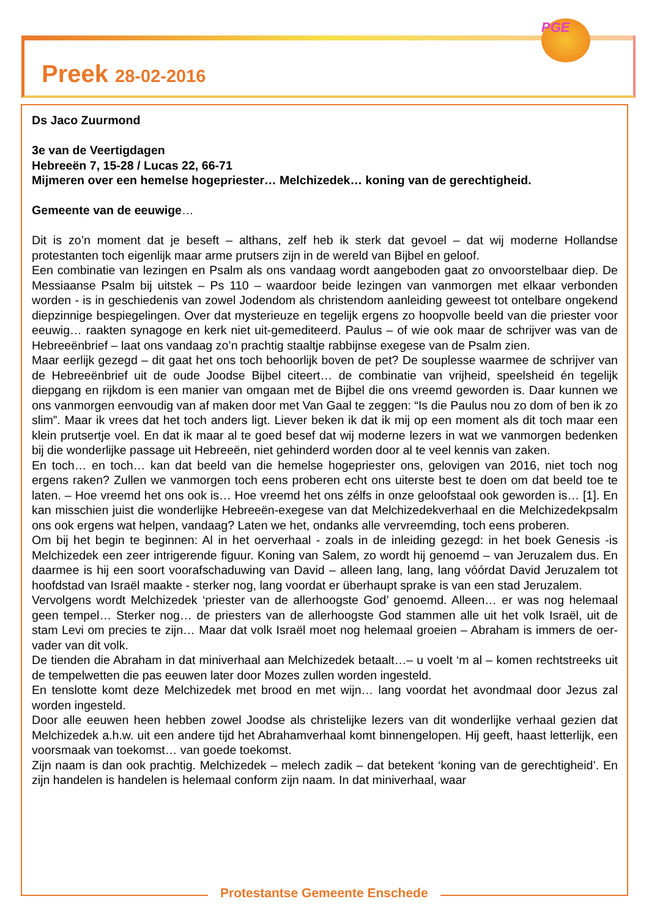Preek 28-02-2016
PGE
Ds Jaco Zuurmond
3e van de Veertigdagen
Hebreeën 7, 15-28 / Lucas 22, 66-71
Mijmeren over een hemelse hogepriester… Melchizedek… koning van de gerechtigheid.
Gemeente van de eeuwige…
Dit is zo’n moment dat je beseft – althans, zelf heb ik sterk dat gevoel – dat wij moderne Hollandse protestanten toch eigenlijk maar arme prutsers zijn in de wereld van Bijbel en geloof.
Een combinatie van lezingen en Psalm als ons vandaag wordt aangeboden gaat zo onvoorstelbaar diep. De Messiaanse Psalm bij uitstek – Ps 110 – waardoor beide lezingen van vanmorgen met elkaar verbonden worden - is in geschiedenis van zowel Jodendom als christendom aanleiding geweest tot ontelbare ongekend diepzinnige bespiegelingen. Over dat mysterieuze en tegelijk ergens zo hoopvolle beeld van die priester voor eeuwig… raakten synagoge en kerk niet uit-gemediteerd. Paulus – of wie ook maar de schrijver was van de Hebreeënbrief – laat ons vandaag zo’n prachtig staaltje rabbijnse exegese van de Psalm zien.
Maar eerlijk gezegd – dit gaat het ons toch behoorlijk boven de pet? De souplesse waarmee de schrijver van de Hebreeënbrief uit de oude Joodse Bijbel citeert… de combinatie van vrijheid, speelsheid én tegelijk diepgang en rijkdom is een manier van omgaan met de Bijbel die ons vreemd geworden is. Daar kunnen we ons vanmorgen eenvoudig van af maken door met Van Gaal te zeggen: “Is die Paulus nou zo dom of ben ik zo slim”. Maar ik vrees dat het toch anders ligt. Liever beken ik dat ik mij op een moment als dit toch maar een klein prutsertje voel. En dat ik maar al te goed besef dat wij moderne lezers in wat we vanmorgen bedenken bij die wonderlijke passage uit Hebreeën, niet gehinderd worden door al te veel kennis van zaken.
En toch… en toch… kan dat beeld van die hemelse hogepriester ons, gelovigen van 2016, niet toch nog ergens raken? Zullen we vanmorgen toch eens proberen echt ons uiterste best te doen om dat beeld toe te laten. – Hoe vreemd het ons ook is… Hoe vreemd het ons zélfs in onze geloofstaal ook geworden is… [1]. En kan misschien juist die wonderlijke Hebreeën-exegese van dat Melchizedekverhaal en die Melchizedekpsalm ons ook ergens wat helpen, vandaag? Laten we het, ondanks alle vervreemding, toch eens proberen.
Om bij het begin te beginnen: Al in het oerverhaal - zoals in de inleiding gezegd: in het boek Genesis -is Melchizedek een zeer intrigerende figuur. Koning van Salem, zo wordt hij genoemd – van Jeruzalem dus. En daarmee is hij een soort voorafschaduwing van David – alleen lang, lang, lang vóórdat David Jeruzalem tot hoofdstad van Israël maakte - sterker nog, lang voordat er überhaupt sprake is van een stad Jeruzalem.
Vervolgens wordt Melchizedek ‘priester van de allerhoogste God’ genoemd. Alleen… er was nog helemaal geen tempel… Sterker nog… de priesters van de allerhoogste God stammen alle uit het volk Israël, uit de stam Levi om precies te zijn… Maar dat volk Israël moet nog helemaal groeien – Abraham is immers de oer-vader van dit volk.
De tienden die Abraham in dat miniverhaal aan Melchizedek betaalt…– u voelt ‘m al – komen rechtstreeks uit de tempelwetten die pas eeuwen later door Mozes zullen worden ingesteld.
En tenslotte komt deze Melchizedek met brood en met wijn… lang voordat het avondmaal door Jezus zal worden ingesteld.
Door alle eeuwen heen hebben zowel Joodse als christelijke lezers van dit wonderlijke verhaal gezien dat Melchizedek a.h.w. uit een andere tijd het Abrahamverhaal komt binnengelopen. Hij geeft, haast letterlijk, een voorsmaak van toekomst… van goede toekomst.
Zijn naam is dan ook prachtig. Melchizedek – melech zadik – dat betekent ‘koning van de gerechtigheid’. En zijn handelen is handelen is helemaal conform zijn naam. In dat miniverhaal, waar
Protestantse Gemeente Enschede